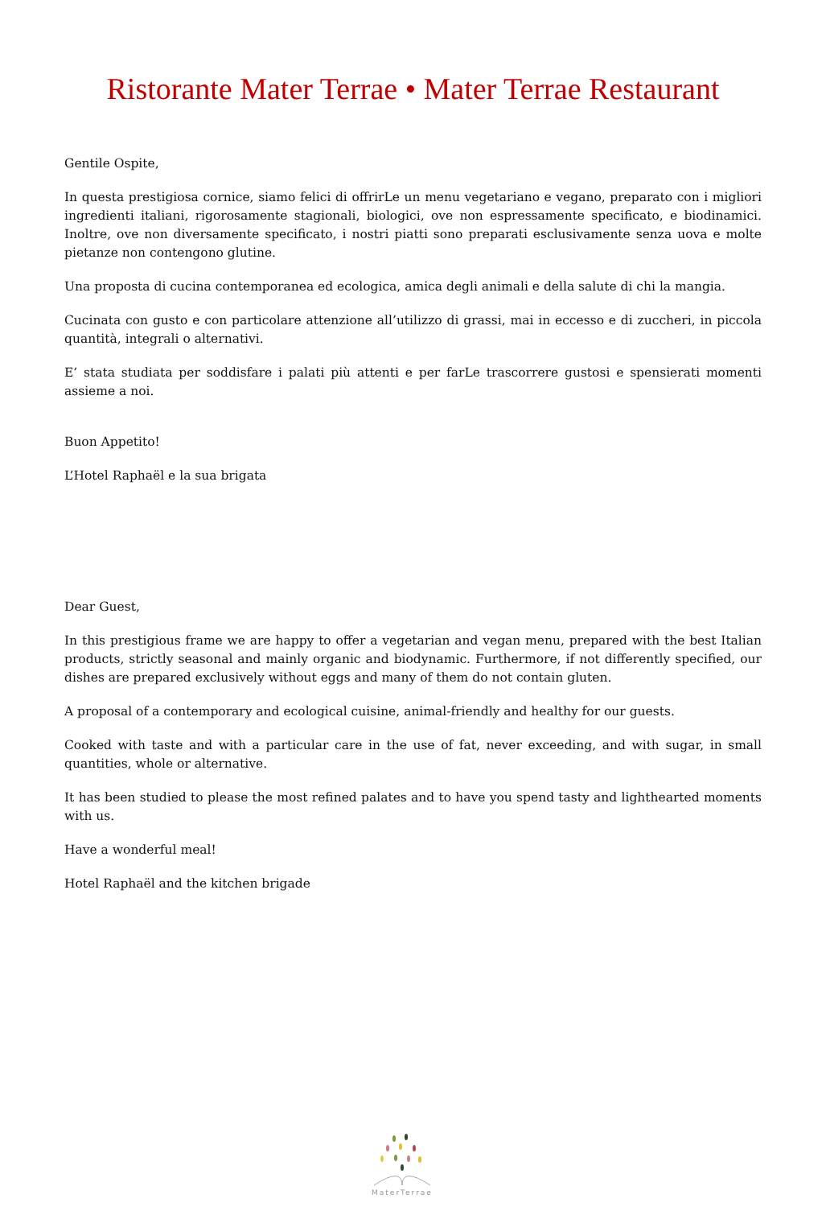Ristorante Mater Terrae • Mater Terrae Restaurant
Gentile Ospite,
In questa prestigiosa cornice, siamo felici di offrirLe un menu vegetariano e vegano, preparato con i migliori ingredienti italiani, rigorosamente stagionali, biologici, ove non espressamente specificato, e biodinamici. Inoltre, ove non diversamente specificato, i nostri piatti sono preparati esclusivamente senza uova e molte pietanze non contengono glutine.
Una proposta di cucina contemporanea ed ecologica, amica degli animali e della salute di chi la mangia.
Cucinata con gusto e con particolare attenzione all’utilizzo di grassi, mai in eccesso e di zuccheri, in piccola quantità, integrali o alternativi.
E’ stata studiata per soddisfare i palati più attenti e per farLe trascorrere gustosi e spensierati momenti assieme a noi.
Buon Appetito!
L’Hotel Raphaël e la sua brigata
Dear Guest,
In this prestigious frame we are happy to offer a vegetarian and vegan menu, prepared with the best Italian products, strictly seasonal and mainly organic and biodynamic. Furthermore, if not differently specified, our dishes are prepared exclusively without eggs and many of them do not contain gluten.
A proposal of a contemporary and ecological cuisine, animal-friendly and healthy for our guests.
Cooked with taste and with a particular care in the use of fat, never exceeding, and with sugar, in small quantities, whole or alternative.
It has been studied to please the most refined palates and to have you spend tasty and lighthearted moments with us.
Have a wonderful meal!
Hotel Raphaël and the kitchen brigade
MaterTerrae